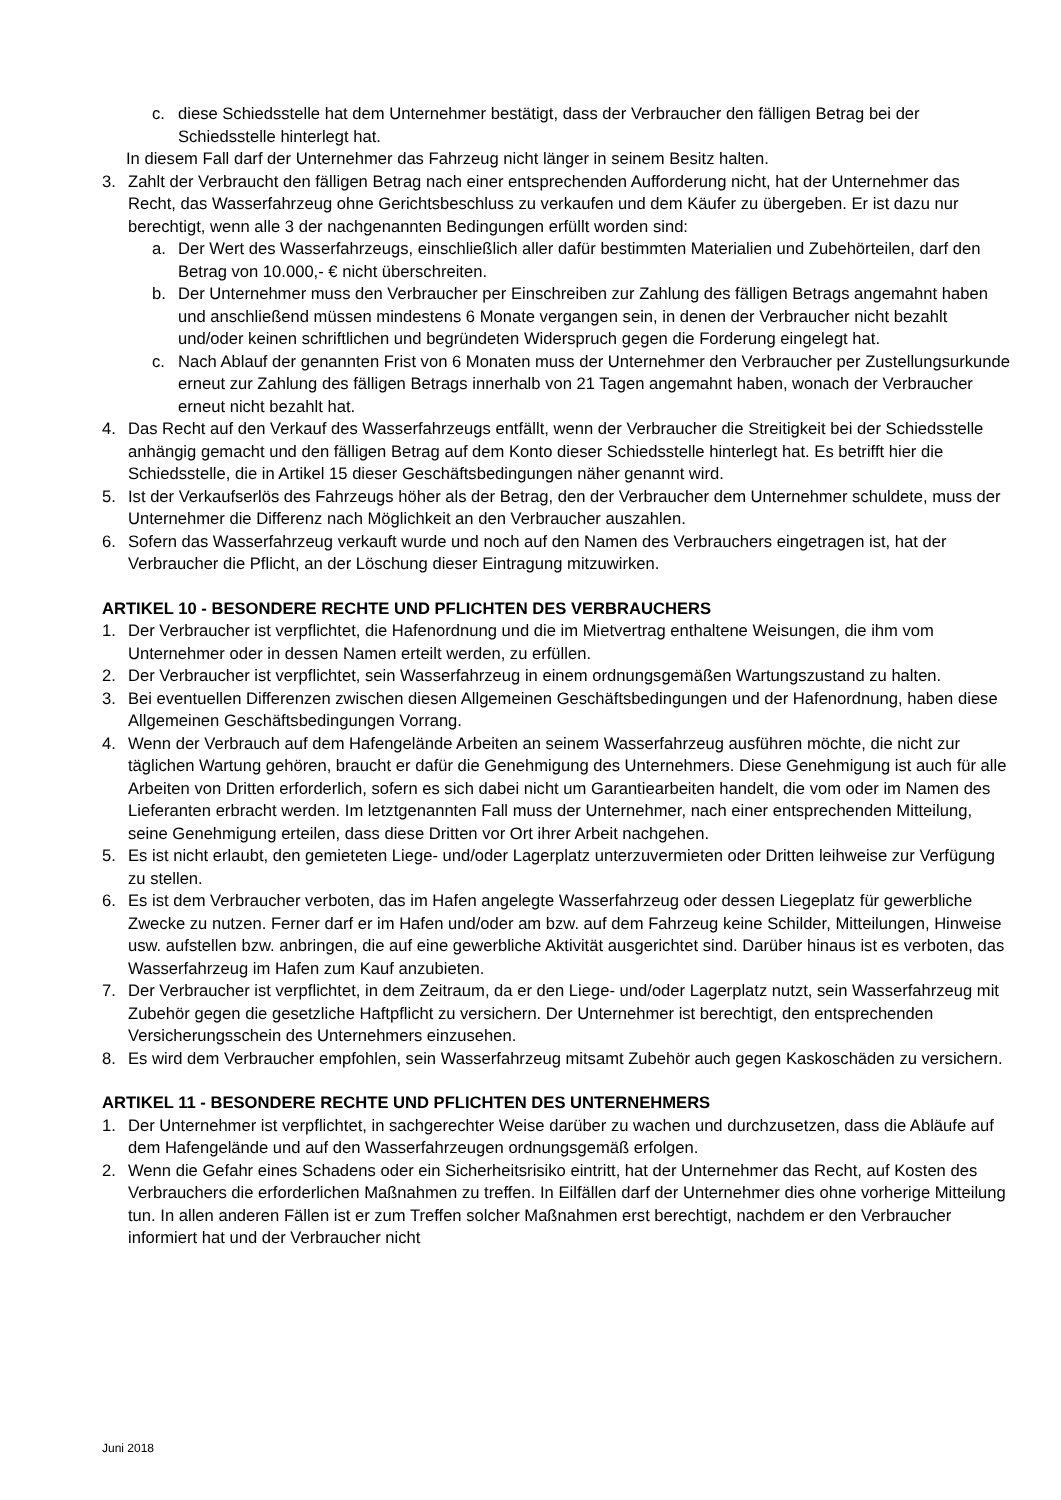c. diese Schiedsstelle hat dem Unternehmer bestätigt, dass der Verbraucher den fälligen Betrag bei der Schiedsstelle hinterlegt hat.
In diesem Fall darf der Unternehmer das Fahrzeug nicht länger in seinem Besitz halten.
3. Zahlt der Verbraucht den fälligen Betrag nach einer entsprechenden Aufforderung nicht, hat der Unternehmer das Recht, das Wasserfahrzeug ohne Gerichtsbeschluss zu verkaufen und dem Käufer zu übergeben. Er ist dazu nur berechtigt, wenn alle 3 der nachgenannten Bedingungen erfüllt worden sind:
a. Der Wert des Wasserfahrzeugs, einschließlich aller dafür bestimmten Materialien und Zubehörteilen, darf den Betrag von 10.000,- € nicht überschreiten.
b. Der Unternehmer muss den Verbraucher per Einschreiben zur Zahlung des fälligen Betrags angemahnt haben und anschließend müssen mindestens 6 Monate vergangen sein, in denen der Verbraucher nicht bezahlt und/oder keinen schriftlichen und begründeten Widerspruch gegen die Forderung eingelegt hat.
c. Nach Ablauf der genannten Frist von 6 Monaten muss der Unternehmer den Verbraucher per Zustellungsurkunde erneut zur Zahlung des fälligen Betrags innerhalb von 21 Tagen angemahnt haben, wonach der Verbraucher erneut nicht bezahlt hat.
4. Das Recht auf den Verkauf des Wasserfahrzeugs entfällt, wenn der Verbraucher die Streitigkeit bei der Schiedsstelle anhängig gemacht und den fälligen Betrag auf dem Konto dieser Schiedsstelle hinterlegt hat. Es betrifft hier die Schiedsstelle, die in Artikel 15 dieser Geschäftsbedingungen näher genannt wird.
5. Ist der Verkaufserlös des Fahrzeugs höher als der Betrag, den der Verbraucher dem Unternehmer schuldete, muss der Unternehmer die Differenz nach Möglichkeit an den Verbraucher auszahlen.
6. Sofern das Wasserfahrzeug verkauft wurde und noch auf den Namen des Verbrauchers eingetragen ist, hat der Verbraucher die Pflicht, an der Löschung dieser Eintragung mitzuwirken.
ARTIKEL 10 - BESONDERE RECHTE UND PFLICHTEN DES VERBRAUCHERS
1. Der Verbraucher ist verpflichtet, die Hafenordnung und die im Mietvertrag enthaltene Weisungen, die ihm vom Unternehmer oder in dessen Namen erteilt werden, zu erfüllen.
2. Der Verbraucher ist verpflichtet, sein Wasserfahrzeug in einem ordnungsgemäßen Wartungszustand zu halten.
3. Bei eventuellen Differenzen zwischen diesen Allgemeinen Geschäftsbedingungen und der Hafenordnung, haben diese Allgemeinen Geschäftsbedingungen Vorrang.
4. Wenn der Verbrauch auf dem Hafengelände Arbeiten an seinem Wasserfahrzeug ausführen möchte, die nicht zur täglichen Wartung gehören, braucht er dafür die Genehmigung des Unternehmers. Diese Genehmigung ist auch für alle Arbeiten von Dritten erforderlich, sofern es sich dabei nicht um Garantiearbeiten handelt, die vom oder im Namen des Lieferanten erbracht werden. Im letztgenannten Fall muss der Unternehmer, nach einer entsprechenden Mitteilung, seine Genehmigung erteilen, dass diese Dritten vor Ort ihrer Arbeit nachgehen.
5. Es ist nicht erlaubt, den gemieteten Liege- und/oder Lagerplatz unterzuvermieten oder Dritten leihweise zur Verfügung zu stellen.
6. Es ist dem Verbraucher verboten, das im Hafen angelegte Wasserfahrzeug oder dessen Liegeplatz für gewerbliche Zwecke zu nutzen. Ferner darf er im Hafen und/oder am bzw. auf dem Fahrzeug keine Schilder, Mitteilungen, Hinweise usw. aufstellen bzw. anbringen, die auf eine gewerbliche Aktivität ausgerichtet sind. Darüber hinaus ist es verboten, das Wasserfahrzeug im Hafen zum Kauf anzubieten.
7. Der Verbraucher ist verpflichtet, in dem Zeitraum, da er den Liege- und/oder Lagerplatz nutzt, sein Wasserfahrzeug mit Zubehör gegen die gesetzliche Haftpflicht zu versichern. Der Unternehmer ist berechtigt, den entsprechenden Versicherungsschein des Unternehmers einzusehen.
8. Es wird dem Verbraucher empfohlen, sein Wasserfahrzeug mitsamt Zubehör auch gegen Kaskoschäden zu versichern.
ARTIKEL 11 - BESONDERE RECHTE UND PFLICHTEN DES UNTERNEHMERS
1. Der Unternehmer ist verpflichtet, in sachgerechter Weise darüber zu wachen und durchzusetzen, dass die Abläufe auf dem Hafengelände und auf den Wasserfahrzeugen ordnungsgemäß erfolgen.
2. Wenn die Gefahr eines Schadens oder ein Sicherheitsrisiko eintritt, hat der Unternehmer das Recht, auf Kosten des Verbrauchers die erforderlichen Maßnahmen zu treffen. In Eilfällen darf der Unternehmer dies ohne vorherige Mitteilung tun. In allen anderen Fällen ist er zum Treffen solcher Maßnahmen erst berechtigt, nachdem er den Verbraucher informiert hat und der Verbraucher nicht
Juni 2018